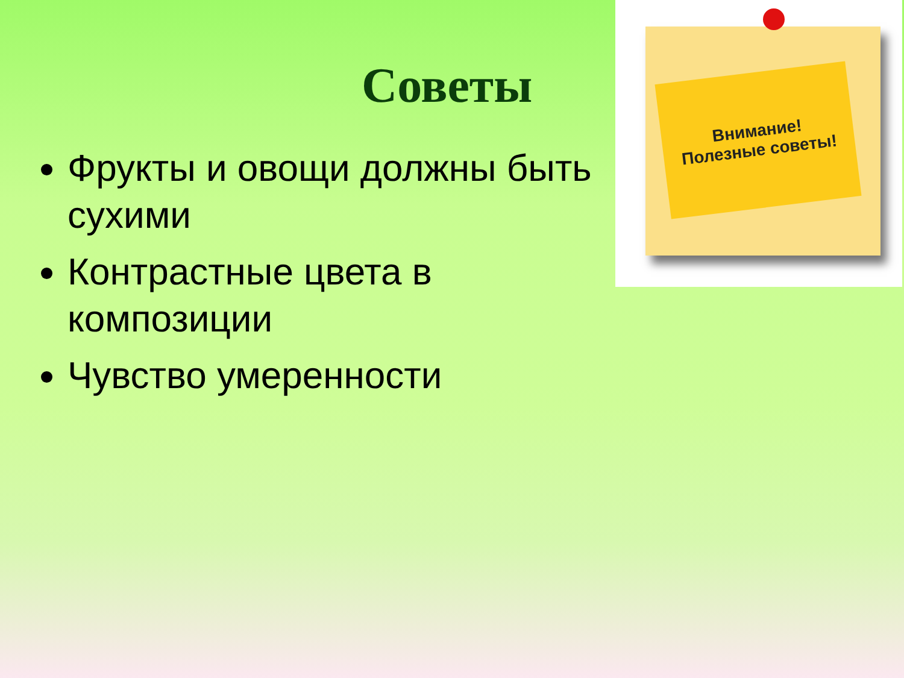Советы
Фрукты и овощи должны быть сухими
Контрастные цвета в композиции
Чувство умеренности
Внимание!
Полезные советы!